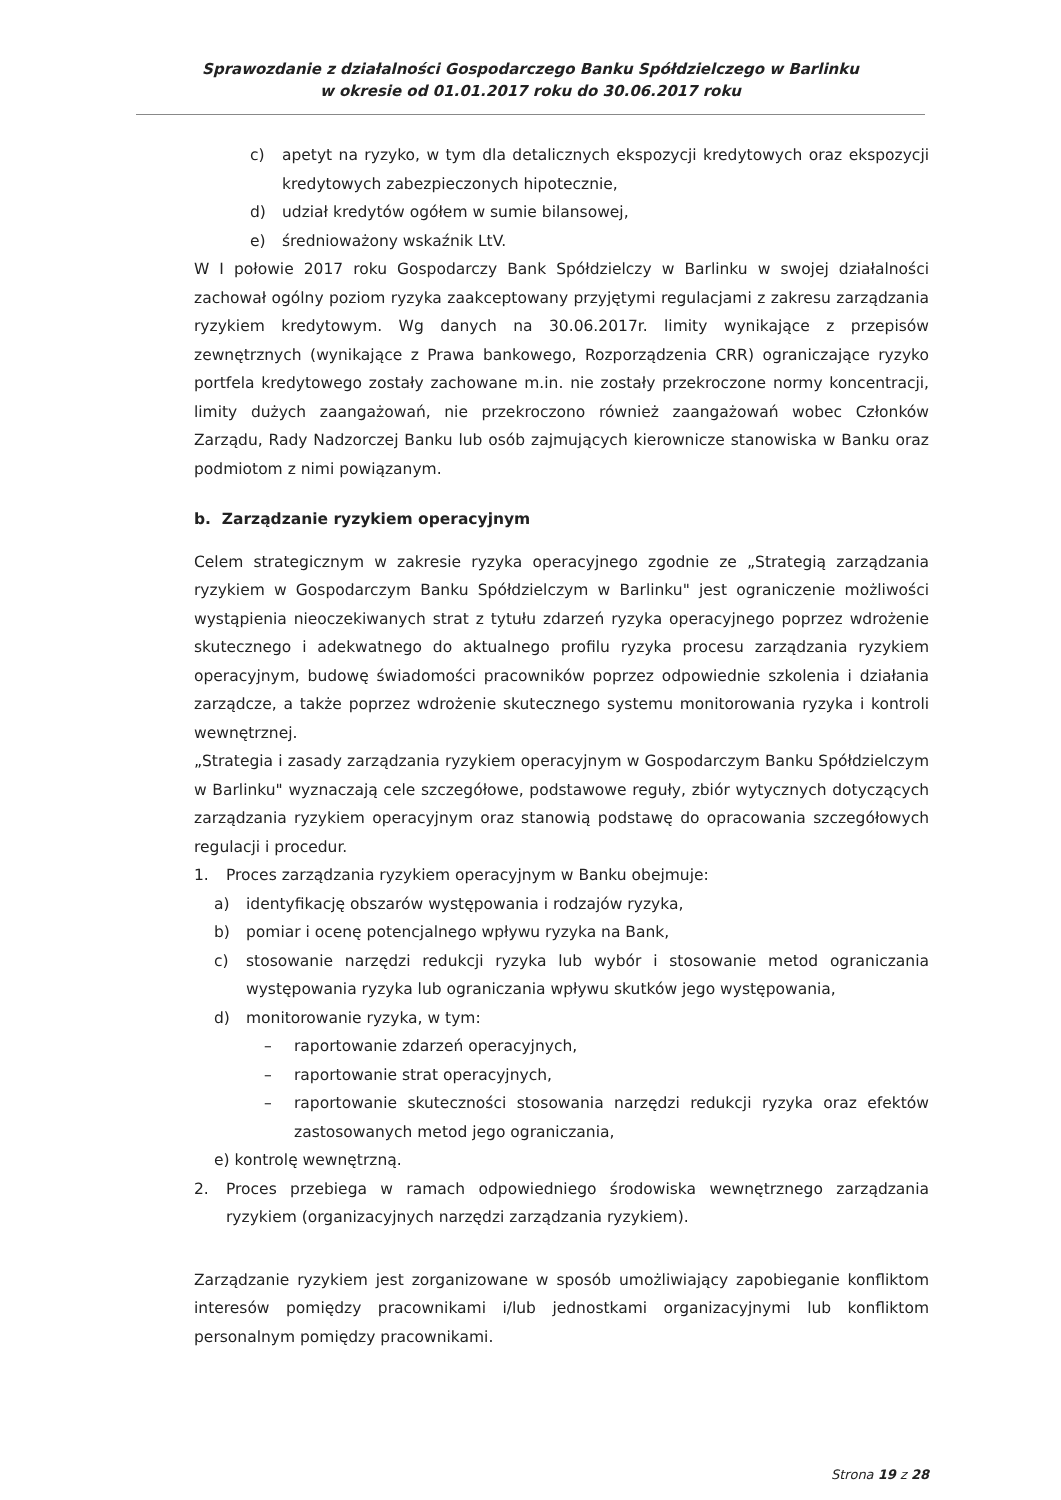Sprawozdanie z działalności Gospodarczego Banku Spółdzielczego w Barlinku
w okresie od 01.01.2017 roku do 30.06.2017 roku
c) apetyt na ryzyko, w tym dla detalicznych ekspozycji kredytowych oraz ekspozycji kredytowych zabezpieczonych hipotecznie,
d) udział kredytów ogółem w sumie bilansowej,
e) średnioważony wskaźnik LtV.
W I połowie 2017 roku Gospodarczy Bank Spółdzielczy w Barlinku w swojej działalności zachował ogólny poziom ryzyka zaakceptowany przyjętymi regulacjami z zakresu zarządzania ryzykiem kredytowym. Wg danych na 30.06.2017r. limity wynikające z przepisów zewnętrznych (wynikające z Prawa bankowego, Rozporządzenia CRR) ograniczające ryzyko portfela kredytowego zostały zachowane m.in. nie zostały przekroczone normy koncentracji, limity dużych zaangażowań, nie przekroczono również zaangażowań wobec Członków Zarządu, Rady Nadzorczej Banku lub osób zajmujących kierownicze stanowiska w Banku oraz podmiotom z nimi powiązanym.
b. Zarządzanie ryzykiem operacyjnym
Celem strategicznym w zakresie ryzyka operacyjnego zgodnie ze „Strategią zarządzania ryzykiem w Gospodarczym Banku Spółdzielczym w Barlinku" jest ograniczenie możliwości wystąpienia nieoczekiwanych strat z tytułu zdarzeń ryzyka operacyjnego poprzez wdrożenie skutecznego i adekwatnego do aktualnego profilu ryzyka procesu zarządzania ryzykiem operacyjnym, budowę świadomości pracowników poprzez odpowiednie szkolenia i działania zarządcze, a także poprzez wdrożenie skutecznego systemu monitorowania ryzyka i kontroli wewnętrznej.
„Strategia i zasady zarządzania ryzykiem operacyjnym w Gospodarczym Banku Spółdzielczym w Barlinku" wyznaczają cele szczegółowe, podstawowe reguły, zbiór wytycznych dotyczących zarządzania ryzykiem operacyjnym oraz stanowią podstawę do opracowania szczegółowych regulacji i procedur.
1. Proces zarządzania ryzykiem operacyjnym w Banku obejmuje:
a) identyfikację obszarów występowania i rodzajów ryzyka,
b) pomiar i ocenę potencjalnego wpływu ryzyka na Bank,
c) stosowanie narzędzi redukcji ryzyka lub wybór i stosowanie metod ograniczania występowania ryzyka lub ograniczania wpływu skutków jego występowania,
d) monitorowanie ryzyka, w tym:
– raportowanie zdarzeń operacyjnych,
– raportowanie strat operacyjnych,
– raportowanie skuteczności stosowania narzędzi redukcji ryzyka oraz efektów zastosowanych metod jego ograniczania,
e) kontrolę wewnętrzną.
2. Proces przebiega w ramach odpowiedniego środowiska wewnętrznego zarządzania ryzykiem (organizacyjnych narzędzi zarządzania ryzykiem).
Zarządzanie ryzykiem jest zorganizowane w sposób umożliwiający zapobieganie konfliktom interesów pomiędzy pracownikami i/lub jednostkami organizacyjnymi lub konfliktom personalnym pomiędzy pracownikami.
Strona 19 z 28